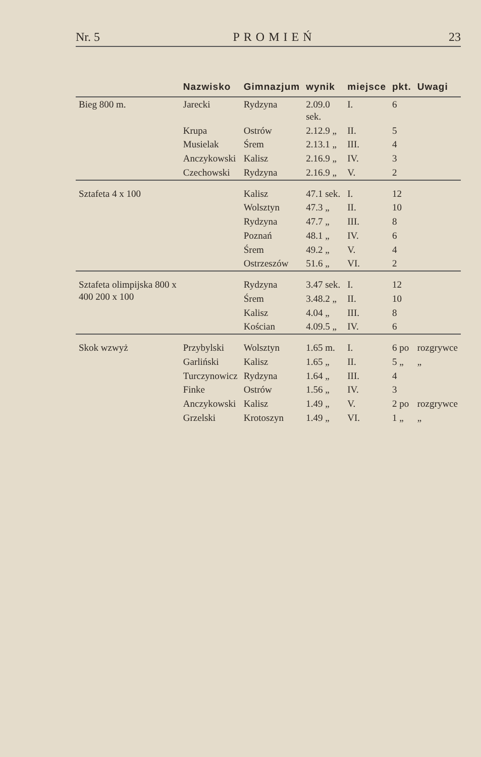Nr. 5 PROMIEŃ 23
| | Nazwisko | Gimnazjum | wynik | miejsce | pkt. | Uwagi |
| --- | --- | --- | --- | --- | --- | --- |
| Bieg 800 m. | Jarecki | Rydzyna | 2.09.0 sek. | I. | 6 | |
| | Krupa | Ostrów | 2.12.9 „ | II. | 5 | |
| | Musielak | Śrem | 2.13.1 „ | III. | 4 | |
| | Anczykowski | Kalisz | 2.16.9 „ | IV. | 3 | |
| | Czechowski | Rydzyna | 2.16.9 „ | V. | 2 | |
| Sztafeta 4 x 100 | | Kalisz | 47.1 sek. | I. | 12 | |
| | | Wolsztyn | 47.3 „ | II. | 10 | |
| | | Rydzyna | 47.7 „ | III. | 8 | |
| | | Poznań | 48.1 „ | IV. | 6 | |
| | | Śrem | 49.2 „ | V. | 4 | |
| | | Ostrzeszów | 51.6 „ | VI. | 2 | |
| Sztafeta olimpijska 800 x 400 200 x 100 | | Rydzyna | 3.47 sek. | I. | 12 | |
| | | Śrem | 3.48.2 „ | II. | 10 | |
| | | Kalisz | 4.04 „ | III. | 8 | |
| | | Kościan | 4.09.5 „ | IV. | 6 | |
| Skok wzwyż | Przybylski | Wolsztyn | 1.65 m. | I. | 6 po | rozgrywce |
| | Garliński | Kalisz | 1.65 „ | II. | 5 „ | „ |
| | Turczynowicz | Rydzyna | 1.64 „ | III. | 4 | |
| | Finke | Ostrów | 1.56 „ | IV. | 3 | |
| | Anczykowski | Kalisz | 1.49 „ | V. | 2 po | rozgrywce |
| | Grzelski | Krotoszyn | 1.49 „ | VI. | 1 „ | „ |